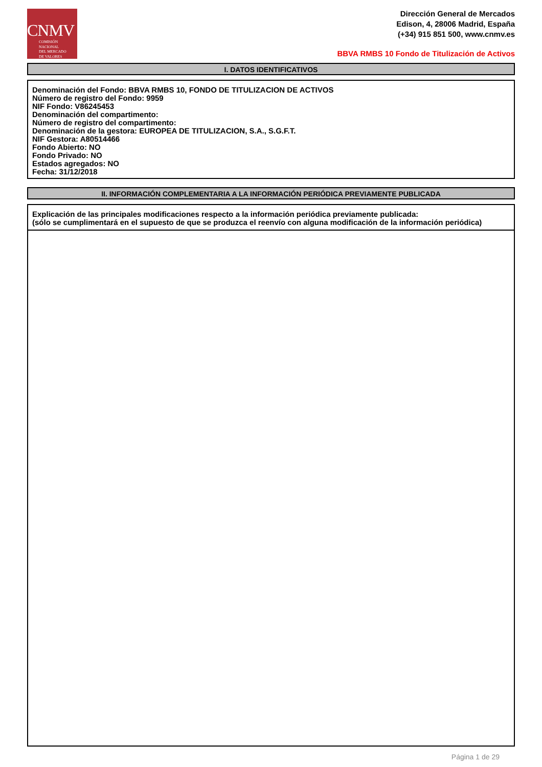CNMV
COMISIÓN
NACIONAL
DEL MERCADO
DE VALORES
Dirección General de Mercados
Edison, 4, 28006 Madrid, España
(+34) 915 851 500, www.cnmv.es
BBVA RMBS 10 Fondo de Titulización de Activos
I. DATOS IDENTIFICATIVOS
Denominación del Fondo: BBVA RMBS 10, FONDO DE TITULIZACION DE ACTIVOS
Número de registro del Fondo: 9959
NIF Fondo: V86245453
Denominación del compartimento:
Número de registro del compartimento:
Denominación de la gestora: EUROPEA DE TITULIZACION, S.A., S.G.F.T.
NIF Gestora: A80514466
Fondo Abierto: NO
Fondo Privado: NO
Estados agregados: NO
Fecha: 31/12/2018
II. INFORMACIÓN COMPLEMENTARIA A LA INFORMACIÓN PERIÓDICA PREVIAMENTE PUBLICADA
Explicación de las principales modificaciones respecto a la información periódica previamente publicada:
(sólo se cumplimentará en el supuesto de que se produzca el reenvío con alguna modificación de la información periódica)
Página 1 de 29